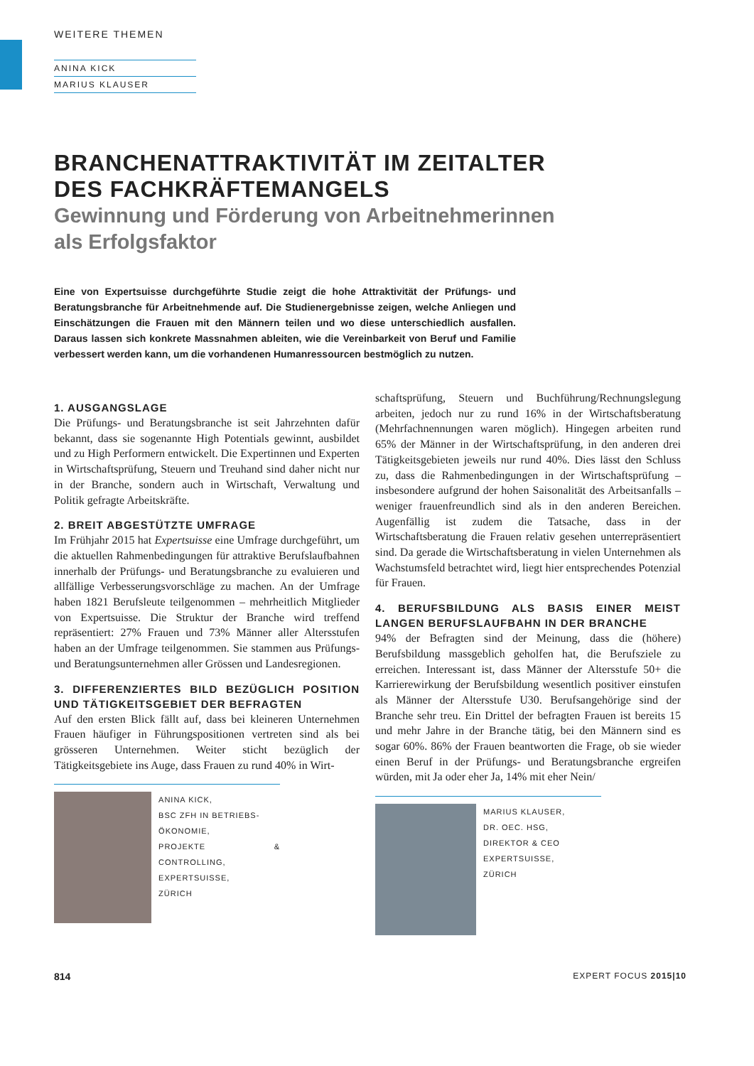WEITERE THEMEN
ANINA KICK
MARIUS KLAUSER
BRANCHENATTRAKTIVITÄT IM ZEITALTER
DES FACHKRÄFTEMANGELS
Gewinnung und Förderung von Arbeitnehmerinnen
als Erfolgsfaktor
Eine von Expertsuisse durchgeführte Studie zeigt die hohe Attraktivität der Prüfungs- und Beratungsbranche für Arbeitnehmende auf. Die Studienergebnisse zeigen, welche Anliegen und Einschätzungen die Frauen mit den Männern teilen und wo diese unterschiedlich ausfallen. Daraus lassen sich konkrete Massnahmen ableiten, wie die Vereinbarkeit von Beruf und Familie verbessert werden kann, um die vorhandenen Humanressourcen bestmöglich zu nutzen.
1. AUSGANGSLAGE
Die Prüfungs- und Beratungsbranche ist seit Jahrzehnten dafür bekannt, dass sie sogenannte High Potentials gewinnt, ausbildet und zu High Performern entwickelt. Die Expertinnen und Experten in Wirtschaftsprüfung, Steuern und Treuhand sind daher nicht nur in der Branche, sondern auch in Wirtschaft, Verwaltung und Politik gefragte Arbeitskräfte.
2. BREIT ABGESTÜTZTE UMFRAGE
Im Frühjahr 2015 hat Expertsuisse eine Umfrage durchgeführt, um die aktuellen Rahmenbedingungen für attraktive Berufslaufbahnen innerhalb der Prüfungs- und Beratungsbranche zu evaluieren und allfällige Verbesserungsvorschläge zu machen. An der Umfrage haben 1821 Berufsleute teilgenommen – mehrheitlich Mitglieder von Expertsuisse. Die Struktur der Branche wird treffend repräsentiert: 27% Frauen und 73% Männer aller Altersstufen haben an der Umfrage teilgenommen. Sie stammen aus Prüfungs- und Beratungsunternehmen aller Grössen und Landesregionen.
3. DIFFERENZIERTES BILD BEZÜGLICH POSITION UND TÄTIGKEITSGEBIET DER BEFRAGTEN
Auf den ersten Blick fällt auf, dass bei kleineren Unternehmen Frauen häufiger in Führungspositionen vertreten sind als bei grösseren Unternehmen. Weiter sticht bezüglich der Tätigkeitsgebiete ins Auge, dass Frauen zu rund 40% in Wirt-
ANINA KICK,
BSC ZFH IN BETRIEBS-
ÖKONOMIE,
PROJEKTE & CONTROLLING,
EXPERTSUISSE,
ZÜRICH
schaftsprüfung, Steuern und Buchführung/Rechnungslegung arbeiten, jedoch nur zu rund 16% in der Wirtschaftsberatung (Mehrfachnennungen waren möglich). Hingegen arbeiten rund 65% der Männer in der Wirtschaftsprüfung, in den anderen drei Tätigkeitsgebieten jeweils nur rund 40%. Dies lässt den Schluss zu, dass die Rahmenbedingungen in der Wirtschaftsprüfung – insbesondere aufgrund der hohen Saisonalität des Arbeitsanfalls – weniger frauenfreundlich sind als in den anderen Bereichen. Augenfällig ist zudem die Tatsache, dass in der Wirtschaftsberatung die Frauen relativ gesehen unterrepräsentiert sind. Da gerade die Wirtschaftsberatung in vielen Unternehmen als Wachstumsfeld betrachtet wird, liegt hier entsprechendes Potenzial für Frauen.
4. BERUFSBILDUNG ALS BASIS EINER MEIST LANGEN BERUFSLAUFBAHN IN DER BRANCHE
94% der Befragten sind der Meinung, dass die (höhere) Berufsbildung massgeblich geholfen hat, die Berufsziele zu erreichen. Interessant ist, dass Männer der Altersstufe 50+ die Karrierewirkung der Berufsbildung wesentlich positiver einstufen als Männer der Altersstufe U30. Berufsangehörige sind der Branche sehr treu. Ein Drittel der befragten Frauen ist bereits 15 und mehr Jahre in der Branche tätig, bei den Männern sind es sogar 60%. 86% der Frauen beantworten die Frage, ob sie wieder einen Beruf in der Prüfungs- und Beratungsbranche ergreifen würden, mit Ja oder eher Ja, 14% mit eher Nein/
MARIUS KLAUSER,
DR. OEC. HSG,
DIREKTOR & CEO
EXPERTSUISSE,
ZÜRICH
814 EXPERT FOCUS 2015|10